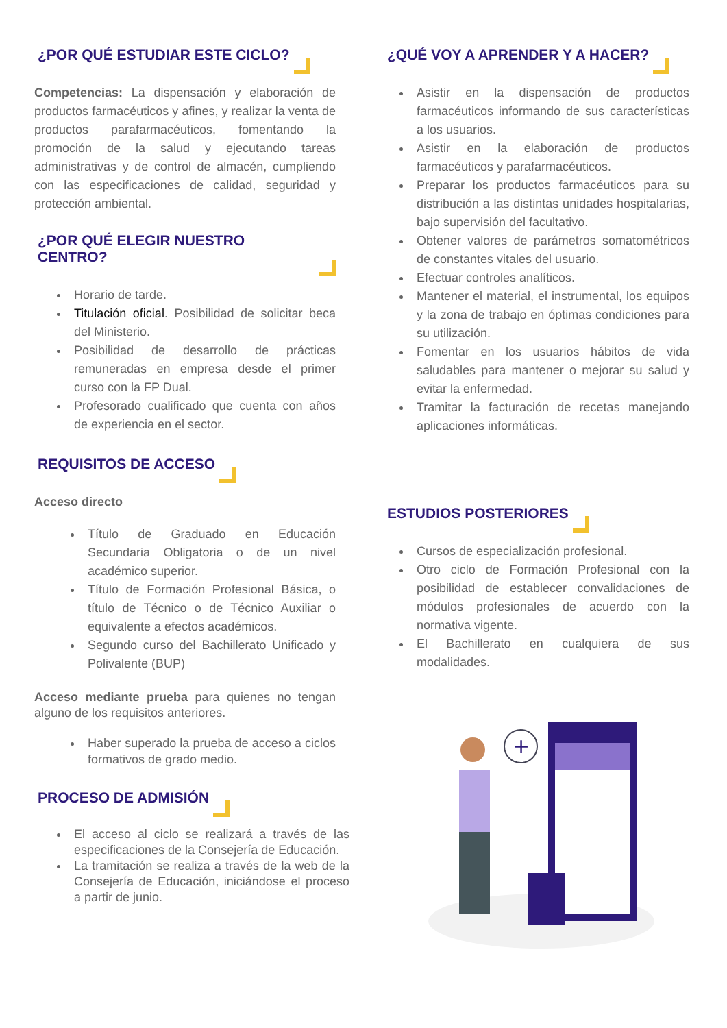¿POR QUÉ ESTUDIAR ESTE CICLO?
Competencias: La dispensación y elaboración de productos farmacéuticos y afines, y realizar la venta de productos parafarmacéuticos, fomentando la promoción de la salud y ejecutando tareas administrativas y de control de almacén, cumpliendo con las especificaciones de calidad, seguridad y protección ambiental.
¿POR QUÉ ELEGIR NUESTRO CENTRO?
Horario de tarde.
Titulación oficial. Posibilidad de solicitar beca del Ministerio.
Posibilidad de desarrollo de prácticas remuneradas en empresa desde el primer curso con la FP Dual.
Profesorado cualificado que cuenta con años de experiencia en el sector.
REQUISITOS DE ACCESO
Acceso directo
Título de Graduado en Educación Secundaria Obligatoria o de un nivel académico superior.
Título de Formación Profesional Básica, o título de Técnico o de Técnico Auxiliar o equivalente a efectos académicos.
Segundo curso del Bachillerato Unificado y Polivalente (BUP)
Acceso mediante prueba para quienes no tengan alguno de los requisitos anteriores.
Haber superado la prueba de acceso a ciclos formativos de grado medio.
PROCESO DE ADMISIÓN
El acceso al ciclo se realizará a través de las especificaciones de la Consejería de Educación.
La tramitación se realiza a través de la web de la Consejería de Educación, iniciándose el proceso a partir de junio.
¿QUÉ VOY A APRENDER Y A HACER?
Asistir en la dispensación de productos farmacéuticos informando de sus características a los usuarios.
Asistir en la elaboración de productos farmacéuticos y parafarmacéuticos.
Preparar los productos farmacéuticos para su distribución a las distintas unidades hospitalarias, bajo supervisión del facultativo.
Obtener valores de parámetros somatométricos de constantes vitales del usuario.
Efectuar controles analíticos.
Mantener el material, el instrumental, los equipos y la zona de trabajo en óptimas condiciones para su utilización.
Fomentar en los usuarios hábitos de vida saludables para mantener o mejorar su salud y evitar la enfermedad.
Tramitar la facturación de recetas manejando aplicaciones informáticas.
ESTUDIOS POSTERIORES
Cursos de especialización profesional.
Otro ciclo de Formación Profesional con la posibilidad de establecer convalidaciones de módulos profesionales de acuerdo con la normativa vigente.
El Bachillerato en cualquiera de sus modalidades.
+